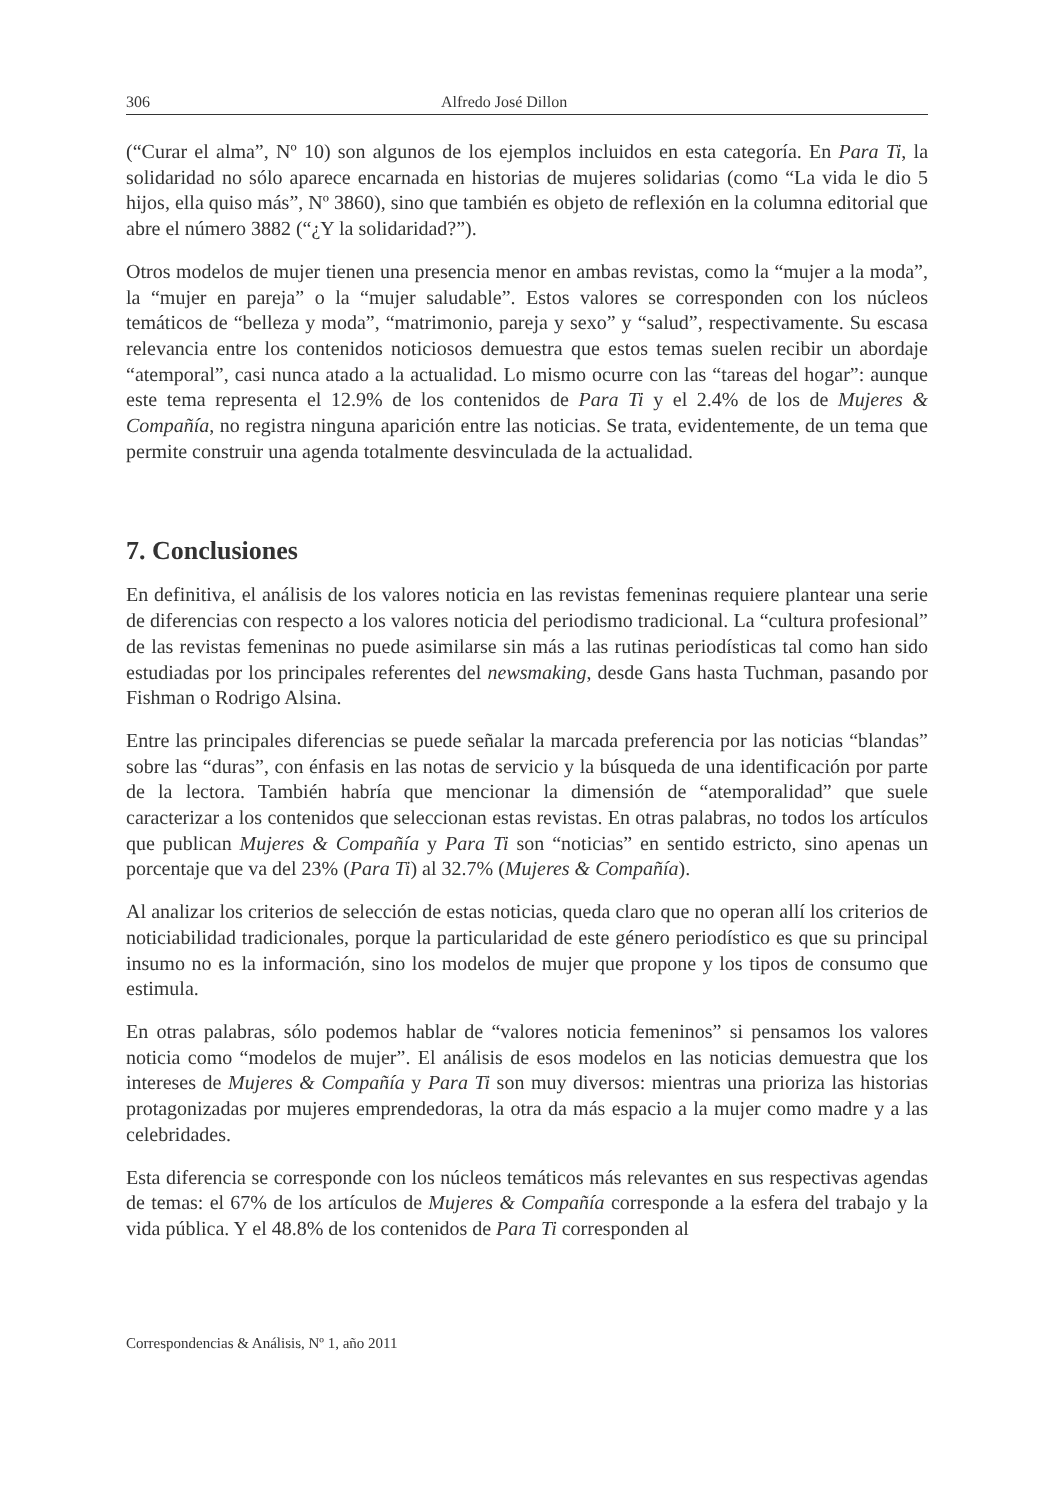306 Alfredo José Dillon
(“Curar el alma”, Nº 10) son algunos de los ejemplos incluidos en esta categoría. En Para Ti, la solidaridad no sólo aparece encarnada en historias de mujeres solidarias (como “La vida le dio 5 hijos, ella quiso más”, Nº 3860), sino que también es objeto de reflexión en la columna editorial que abre el número 3882 (“¿Y la solidaridad?”).
Otros modelos de mujer tienen una presencia menor en ambas revistas, como la “mujer a la moda”, la “mujer en pareja” o la “mujer saludable”. Estos valores se corresponden con los núcleos temáticos de “belleza y moda”, “matrimonio, pareja y sexo” y “salud”, respectivamente. Su escasa relevancia entre los contenidos noticiosos demuestra que estos temas suelen recibir un abordaje “atemporal”, casi nunca atado a la actualidad. Lo mismo ocurre con las “tareas del hogar”: aunque este tema representa el 12.9% de los contenidos de Para Ti y el 2.4% de los de Mujeres & Compañía, no registra ninguna aparición entre las noticias. Se trata, evidentemente, de un tema que permite construir una agenda totalmente desvinculada de la actualidad.
7. Conclusiones
En definitiva, el análisis de los valores noticia en las revistas femeninas requiere plantear una serie de diferencias con respecto a los valores noticia del periodismo tradicional. La “cultura profesional” de las revistas femeninas no puede asimilarse sin más a las rutinas periodísticas tal como han sido estudiadas por los principales referentes del newsmaking, desde Gans hasta Tuchman, pasando por Fishman o Rodrigo Alsina.
Entre las principales diferencias se puede señalar la marcada preferencia por las noticias “blandas” sobre las “duras”, con énfasis en las notas de servicio y la búsqueda de una identificación por parte de la lectora. También habría que mencionar la dimensión de “atemporalidad” que suele caracterizar a los contenidos que seleccionan estas revistas. En otras palabras, no todos los artículos que publican Mujeres & Compañía y Para Ti son “noticias” en sentido estricto, sino apenas un porcentaje que va del 23% (Para Ti) al 32.7% (Mujeres & Compañía).
Al analizar los criterios de selección de estas noticias, queda claro que no operan allí los criterios de noticiabilidad tradicionales, porque la particularidad de este género periodístico es que su principal insumo no es la información, sino los modelos de mujer que propone y los tipos de consumo que estimula.
En otras palabras, sólo podemos hablar de “valores noticia femeninos” si pensamos los valores noticia como “modelos de mujer”. El análisis de esos modelos en las noticias demuestra que los intereses de Mujeres & Compañía y Para Ti son muy diversos: mientras una prioriza las historias protagonizadas por mujeres emprendedoras, la otra da más espacio a la mujer como madre y a las celebridades.
Esta diferencia se corresponde con los núcleos temáticos más relevantes en sus respectivas agendas de temas: el 67% de los artículos de Mujeres & Compañía corresponde a la esfera del trabajo y la vida pública. Y el 48.8% de los contenidos de Para Ti corresponden al
Correspondencias & Análisis, Nº 1, año 2011